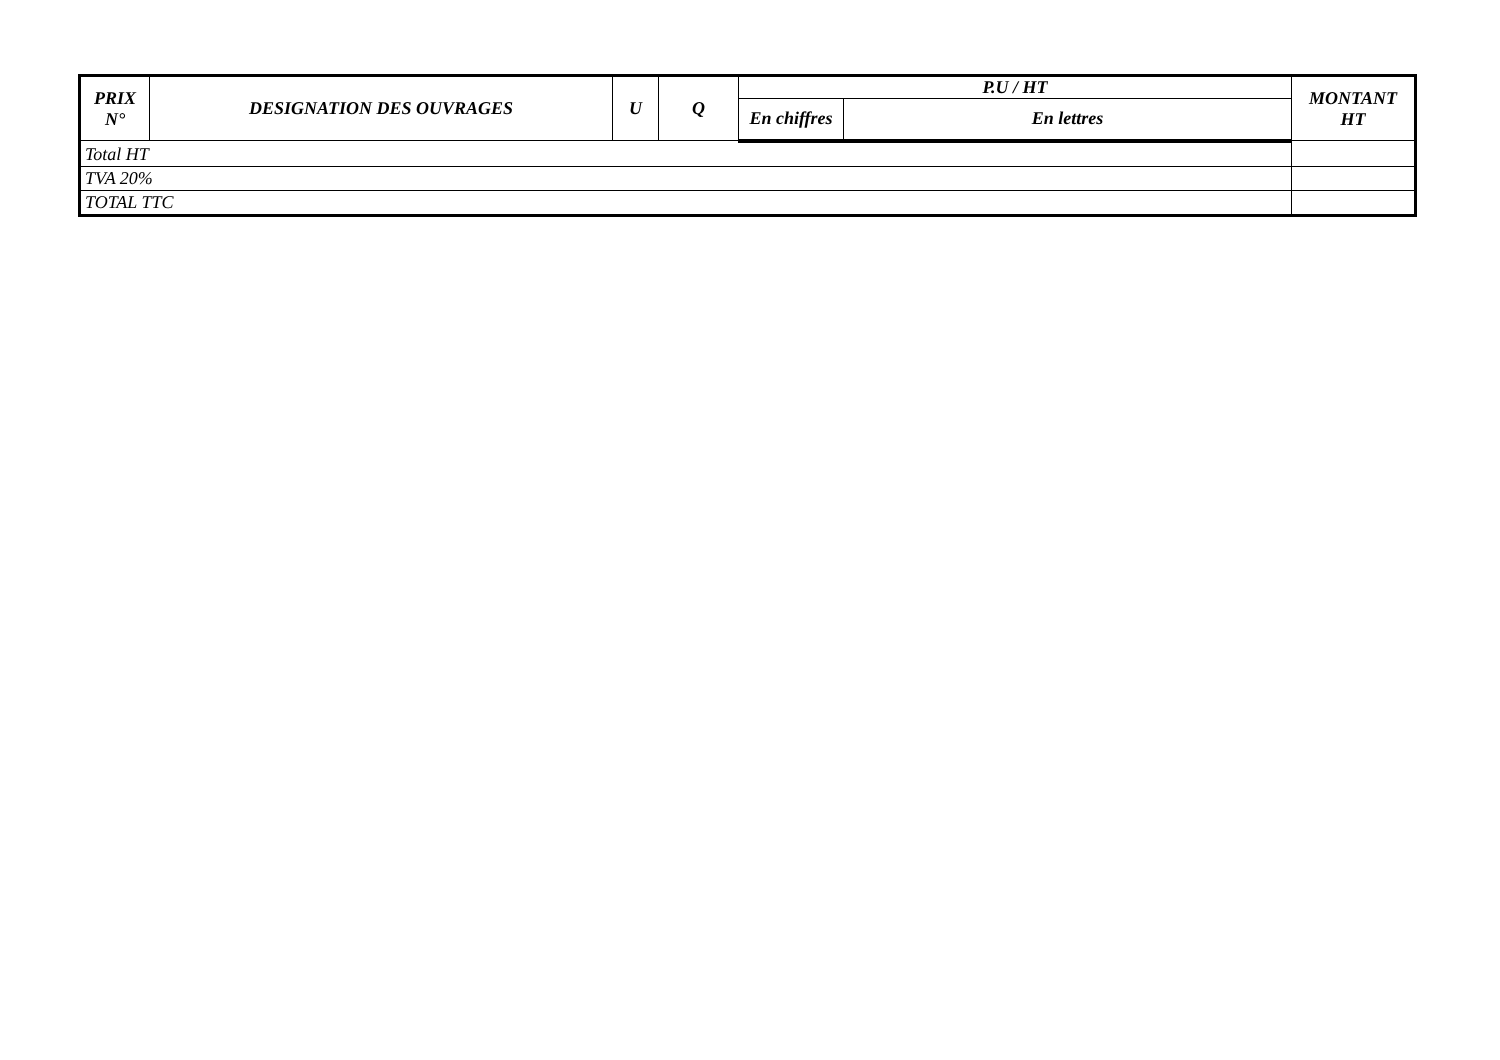| PRIX N° | DESIGNATION DES OUVRAGES | U | Q | P.U / HT | | MONTANT HT |
| --- | --- | --- | --- | --- | --- | --- |
| | | | | En chiffres | En lettres | |
| Total HT | | | | | | |
| TVA 20% | | | | | | |
| TOTAL TTC | | | | | | |